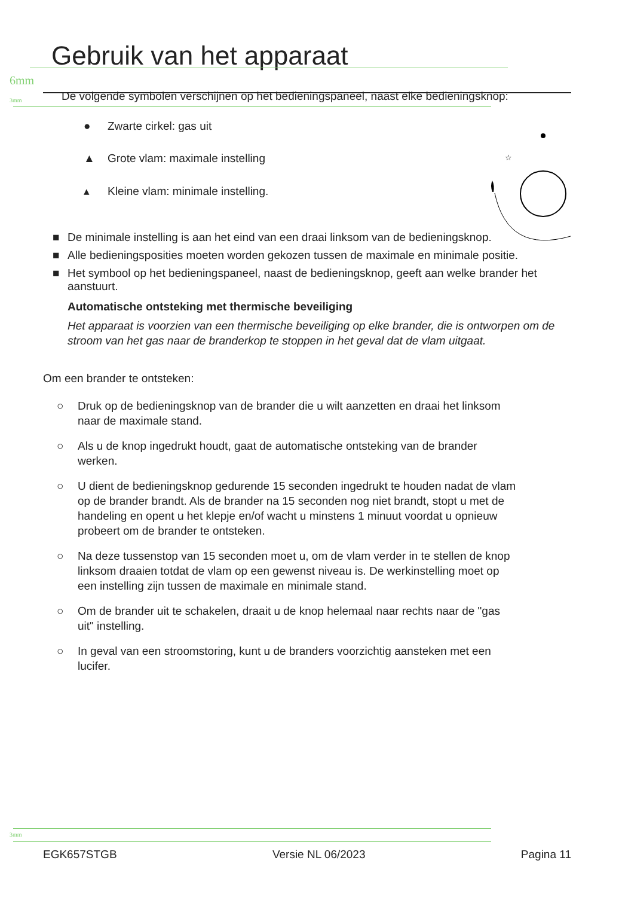Gebruik van het apparaat
6mm
3mm
De volgende symbolen verschijnen op het bedieningspaneel, naast elke bedieningsknop:
☆
● Zwarte cirkel: gas uit
▲ Grote vlam: maximale instelling
▴ Kleine vlam: minimale instelling.
■ De minimale instelling is aan het eind van een draai linksom van de bedieningsknop.
■ Alle bedieningsposities moeten worden gekozen tussen de maximale en minimale positie.
■ Het symbool op het bedieningspaneel, naast de bedieningsknop, geeft aan welke brander het aanstuurt.
Automatische ontsteking met thermische beveiliging
Het apparaat is voorzien van een thermische beveiliging op elke brander, die is ontworpen om de stroom van het gas naar de branderkop te stoppen in het geval dat de vlam uitgaat.
Om een brander te ontsteken:
○ Druk op de bedieningsknop van de brander die u wilt aanzetten en draai het linksom naar de maximale stand.
○ Als u de knop ingedrukt houdt, gaat de automatische ontsteking van de brander werken.
○ U dient de bedieningsknop gedurende 15 seconden ingedrukt te houden nadat de vlam op de brander brandt. Als de brander na 15 seconden nog niet brandt, stopt u met de handeling en opent u het klepje en/of wacht u minstens 1 minuut voordat u opnieuw probeert om de brander te ontsteken.
○ Na deze tussenstop van 15 seconden moet u, om de vlam verder in te stellen de knop linksom draaien totdat de vlam op een gewenst niveau is. De werkinstelling moet op een instelling zijn tussen de maximale en minimale stand.
○ Om de brander uit te schakelen, draait u de knop helemaal naar rechts naar de "gas uit" instelling.
○ In geval van een stroomstoring, kunt u de branders voorzichtig aansteken met een lucifer.
3mm
EGK657STGB Versie NL 06/2023 Pagina 11